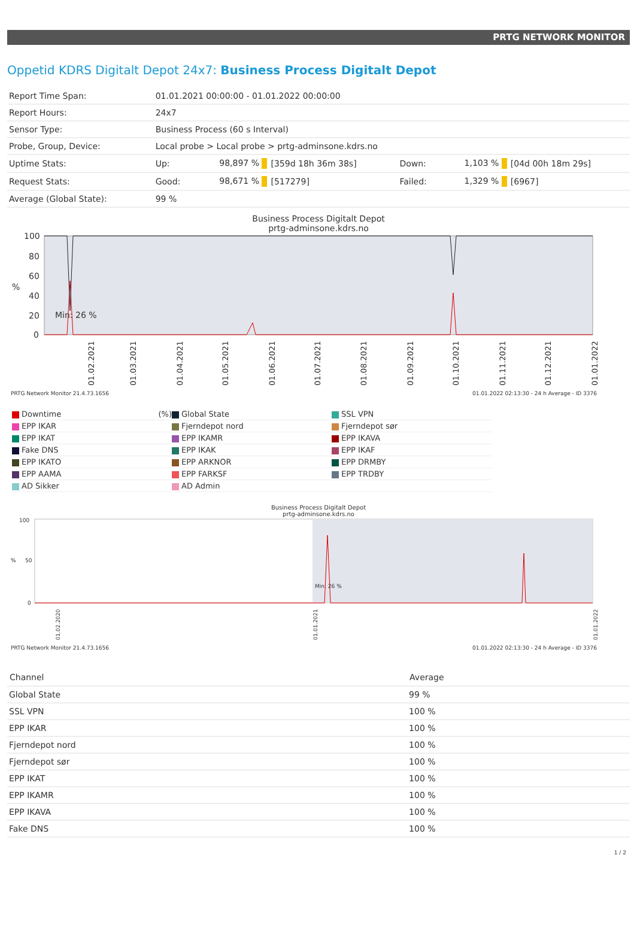PRTG NETWORK MONITOR
Oppetid KDRS Digitalt Depot 24x7: Business Process Digitalt Depot
| Report Time Span: | 01.01.2021 00:00:00 - 01.01.2022 00:00:00 | | | | | |
| Report Hours: | 24x7 | | | | | |
| Sensor Type: | Business Process (60 s Interval) | | | | | |
| Probe, Group, Device: | Local probe > Local probe > prtg-adminsone.kdrs.no | | | | | |
| Uptime Stats: | Up: | 98,897 % | [359d 18h 36m 38s] | Down: | 1,103 % | [04d 00h 18m 29s] |
| Request Stats: | Good: | 98,671 % | [517279] | Failed: | 1,329 % | [6967] |
| Average (Global State): | 99 % | | | | | |
Business Process Digitalt Depot
prtg-adminsone.kdrs.no
100
80
60
40
20
0
%
Min: 26 %
01.02.2021
01.03.2021
01.04.2021
01.05.2021
01.06.2021
01.07.2021
01.08.2021
01.09.2021
01.10.2021
01.11.2021
01.12.2021
01.01.2022
PRTG Network Monitor 21.4.73.1656 01.01.2022 02:13:30 - 24 h Average - ID 3376
Downtime (%)
Global State
SSL VPN
EPP IKAR
Fjerndepot nord
Fjerndepot sør
EPP IKAT
EPP IKAMR
EPP IKAVA
Fake DNS
EPP IKAK
EPP IKAF
EPP IKATO
EPP ARKNOR
EPP DRMBY
EPP AAMA
EPP FARKSF
EPP TRDBY
AD Sikker
AD Admin
Business Process Digitalt Depot
prtg-adminsone.kdrs.no
100
50
0
%
Min: 26 %
01.02.2020
01.01.2021
01.01.2022
PRTG Network Monitor 21.4.73.1656 01.01.2022 02:13:30 - 24 h Average - ID 3376
| Channel | Average |
| --- | --- |
| Global State | 99 % |
| SSL VPN | 100 % |
| EPP IKAR | 100 % |
| Fjerndepot nord | 100 % |
| Fjerndepot sør | 100 % |
| EPP IKAT | 100 % |
| EPP IKAMR | 100 % |
| EPP IKAVA | 100 % |
| Fake DNS | 100 % |
1 / 2